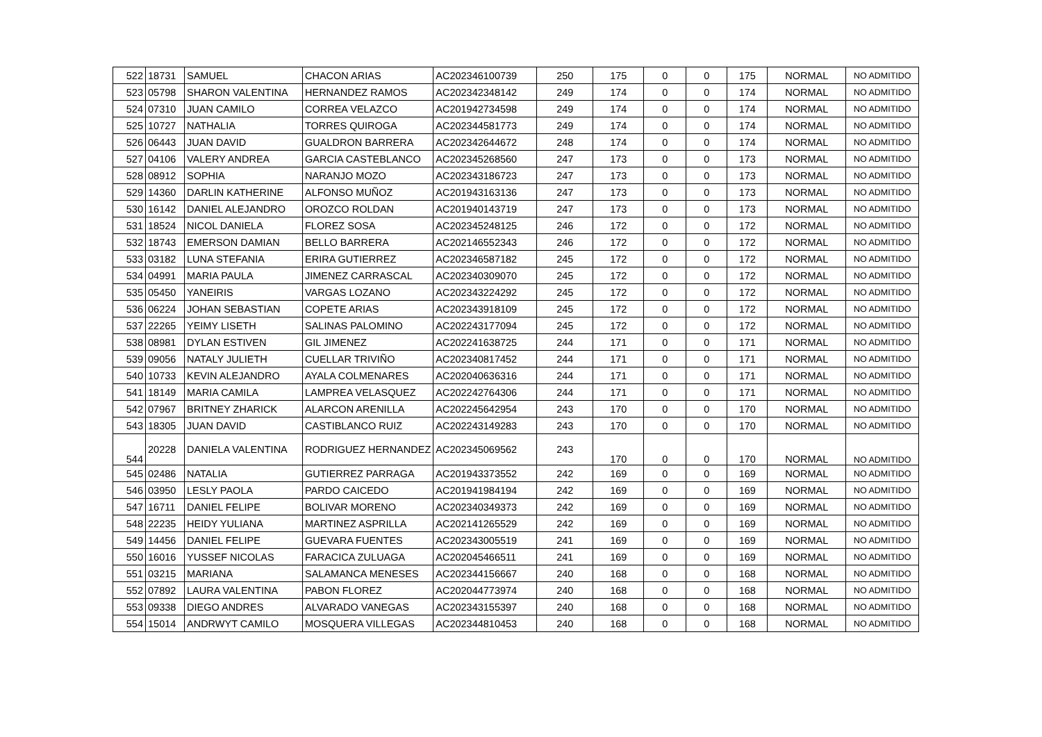| 522 | 18731 | SAMUEL | CHACON ARIAS | AC202346100739 | 250 | 175 | 0 | 0 | 175 | NORMAL | NO ADMITIDO |
| 523 | 05798 | SHARON VALENTINA | HERNANDEZ RAMOS | AC202342348142 | 249 | 174 | 0 | 0 | 174 | NORMAL | NO ADMITIDO |
| 524 | 07310 | JUAN CAMILO | CORREA VELAZCO | AC201942734598 | 249 | 174 | 0 | 0 | 174 | NORMAL | NO ADMITIDO |
| 525 | 10727 | NATHALIA | TORRES QUIROGA | AC202344581773 | 249 | 174 | 0 | 0 | 174 | NORMAL | NO ADMITIDO |
| 526 | 06443 | JUAN DAVID | GUALDRON BARRERA | AC202342644672 | 248 | 174 | 0 | 0 | 174 | NORMAL | NO ADMITIDO |
| 527 | 04106 | VALERY ANDREA | GARCIA CASTEBLANCO | AC202345268560 | 247 | 173 | 0 | 0 | 173 | NORMAL | NO ADMITIDO |
| 528 | 08912 | SOPHIA | NARANJO MOZO | AC202343186723 | 247 | 173 | 0 | 0 | 173 | NORMAL | NO ADMITIDO |
| 529 | 14360 | DARLIN KATHERINE | ALFONSO MUÑOZ | AC201943163136 | 247 | 173 | 0 | 0 | 173 | NORMAL | NO ADMITIDO |
| 530 | 16142 | DANIEL ALEJANDRO | OROZCO ROLDAN | AC201940143719 | 247 | 173 | 0 | 0 | 173 | NORMAL | NO ADMITIDO |
| 531 | 18524 | NICOL DANIELA | FLOREZ SOSA | AC202345248125 | 246 | 172 | 0 | 0 | 172 | NORMAL | NO ADMITIDO |
| 532 | 18743 | EMERSON DAMIAN | BELLO BARRERA | AC202146552343 | 246 | 172 | 0 | 0 | 172 | NORMAL | NO ADMITIDO |
| 533 | 03182 | LUNA STEFANIA | ERIRA GUTIERREZ | AC202346587182 | 245 | 172 | 0 | 0 | 172 | NORMAL | NO ADMITIDO |
| 534 | 04991 | MARIA PAULA | JIMENEZ CARRASCAL | AC202340309070 | 245 | 172 | 0 | 0 | 172 | NORMAL | NO ADMITIDO |
| 535 | 05450 | YANEIRIS | VARGAS LOZANO | AC202343224292 | 245 | 172 | 0 | 0 | 172 | NORMAL | NO ADMITIDO |
| 536 | 06224 | JOHAN SEBASTIAN | COPETE ARIAS | AC202343918109 | 245 | 172 | 0 | 0 | 172 | NORMAL | NO ADMITIDO |
| 537 | 22265 | YEIMY LISETH | SALINAS PALOMINO | AC202243177094 | 245 | 172 | 0 | 0 | 172 | NORMAL | NO ADMITIDO |
| 538 | 08981 | DYLAN ESTIVEN | GIL JIMENEZ | AC202241638725 | 244 | 171 | 0 | 0 | 171 | NORMAL | NO ADMITIDO |
| 539 | 09056 | NATALY JULIETH | CUELLAR TRIVIÑO | AC202340817452 | 244 | 171 | 0 | 0 | 171 | NORMAL | NO ADMITIDO |
| 540 | 10733 | KEVIN ALEJANDRO | AYALA COLMENARES | AC202040636316 | 244 | 171 | 0 | 0 | 171 | NORMAL | NO ADMITIDO |
| 541 | 18149 | MARIA CAMILA | LAMPREA VELASQUEZ | AC202242764306 | 244 | 171 | 0 | 0 | 171 | NORMAL | NO ADMITIDO |
| 542 | 07967 | BRITNEY ZHARICK | ALARCON ARENILLA | AC202245642954 | 243 | 170 | 0 | 0 | 170 | NORMAL | NO ADMITIDO |
| 543 | 18305 | JUAN DAVID | CASTIBLANCO RUIZ | AC202243149283 | 243 | 170 | 0 | 0 | 170 | NORMAL | NO ADMITIDO |
| 544 | 20228 | DANIELA VALENTINA | RODRIGUEZ HERNANDEZ | AC202345069562 | 243 | 170 | 0 | 0 | 170 | NORMAL | NO ADMITIDO |
| 545 | 02486 | NATALIA | GUTIERREZ PARRAGA | AC201943373552 | 242 | 169 | 0 | 0 | 169 | NORMAL | NO ADMITIDO |
| 546 | 03950 | LESLY PAOLA | PARDO CAICEDO | AC201941984194 | 242 | 169 | 0 | 0 | 169 | NORMAL | NO ADMITIDO |
| 547 | 16711 | DANIEL FELIPE | BOLIVAR MORENO | AC202340349373 | 242 | 169 | 0 | 0 | 169 | NORMAL | NO ADMITIDO |
| 548 | 22235 | HEIDY YULIANA | MARTINEZ ASPRILLA | AC202141265529 | 242 | 169 | 0 | 0 | 169 | NORMAL | NO ADMITIDO |
| 549 | 14456 | DANIEL FELIPE | GUEVARA FUENTES | AC202343005519 | 241 | 169 | 0 | 0 | 169 | NORMAL | NO ADMITIDO |
| 550 | 16016 | YUSSEF NICOLAS | FARACICA ZULUAGA | AC202045466511 | 241 | 169 | 0 | 0 | 169 | NORMAL | NO ADMITIDO |
| 551 | 03215 | MARIANA | SALAMANCA MENESES | AC202344156667 | 240 | 168 | 0 | 0 | 168 | NORMAL | NO ADMITIDO |
| 552 | 07892 | LAURA VALENTINA | PABON FLOREZ | AC202044773974 | 240 | 168 | 0 | 0 | 168 | NORMAL | NO ADMITIDO |
| 553 | 09338 | DIEGO ANDRES | ALVARADO VANEGAS | AC202343155397 | 240 | 168 | 0 | 0 | 168 | NORMAL | NO ADMITIDO |
| 554 | 15014 | ANDRWYT CAMILO | MOSQUERA VILLEGAS | AC202344810453 | 240 | 168 | 0 | 0 | 168 | NORMAL | NO ADMITIDO |